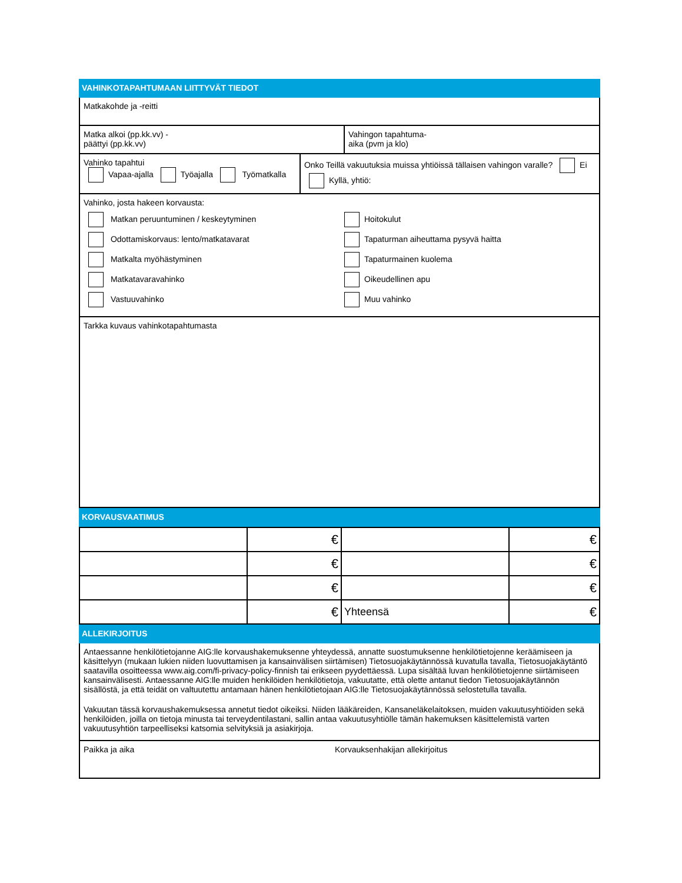VAHINKOTAPAHTUMAAN LIITTYVÄT TIEDOT
Matkakohde ja -reitti
Matka alkoi (pp.kk.vv) -
päättyi (pp.kk.vv)
Vahingon tapahtuma-
aika (pvm ja klo)
Vahinko tapahtui
Vapaa-ajalla Työajalla Työmatkalla
Onko Teillä vakuutuksia muissa yhtiöissä tällaisen vahingon varalle? Ei Kyllä, yhtiö:
Vahinko, josta hakeen korvausta:
Matkan peruuntuminen / keskeytyminen
Hoitokulut
Odottamiskorvaus: lento/matkatavarat
Tapaturman aiheuttama pysyvä haitta
Matkalta myöhästyminen
Tapaturmainen kuolema
Matkatavaravahinko
Oikeudellinen apu
Vastuuvahinko
Muu vahinko
Tarkka kuvaus vahinkotapahtumasta
KORVAUSVAATIMUS
| | € | | € |
| | € | | € |
| | € | | € |
| | € | Yhteensä | € |
ALLEKIRJOITUS
Antaessanne henkilötietojanne AIG:lle korvaushakemuksenne yhteydessä, annatte suostumuksenne henkilötietojenne keräämiseen ja käsittelyyn (mukaan lukien niiden luovuttamisen ja kansainvälisen siirtämisen) Tietosuojakäytännössä kuvatulla tavalla, Tietosuojakäytäntö saatavilla osoitteessa www.aig.com/fi-privacy-policy-finnish tai erikseen pyydettäessä. Lupa sisältää luvan henkilötietojenne siirtämiseen kansainvälisesti. Antaessanne AIG:lle muiden henkilöiden henkilötietoja, vakuutatte, että olette antanut tiedon Tietosuojakäytännön sisällöstä, ja että teidät on valtuutettu antamaan hänen henkilötietojaan AIG:lle Tietosuojakäytännössä selostetulla tavalla.
Vakuutan tässä korvaushakemuksessa annetut tiedot oikeiksi. Niiden lääkäreiden, Kansaneläkelaitoksen, muiden vakuutusyhtiöiden sekä henkilöiden, joilla on tietoja minusta tai terveydentilastani, sallin antaa vakuutusyhtiölle tämän hakemuksen käsittelemistä varten vakuutusyhtiön tarpeelliseksi katsomia selvityksiä ja asiakirjoja.
Paikka ja aika Korvauksenhakijan allekirjoitus